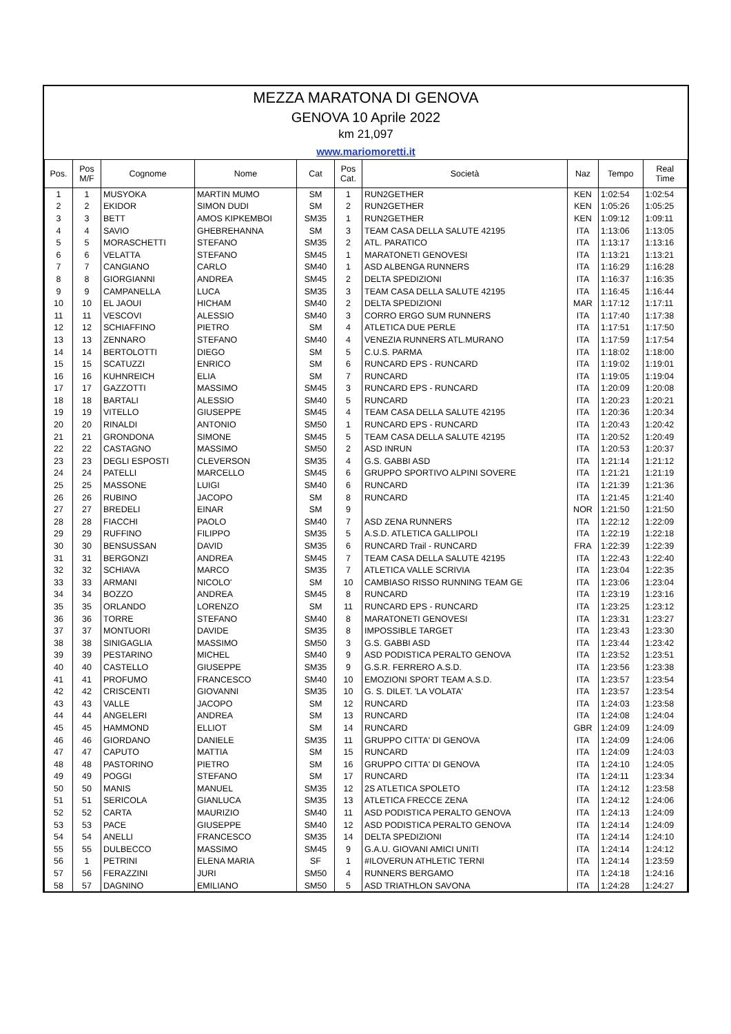MEZZA MARATONA DI GENOVA
GENOVA 10 Aprile 2022
km 21,097
www.mariomoretti.it
| Pos. | Pos M/F | Cognome | Nome | Cat | Pos Cat. | Società | Naz | Tempo | Real Time |
| --- | --- | --- | --- | --- | --- | --- | --- | --- | --- |
| 1 | 1 | MUSYOKA | MARTIN MUMO | SM | 1 | RUN2GETHER | KEN | 1:02:54 | 1:02:54 |
| 2 | 2 | EKIDOR | SIMON DUDI | SM | 2 | RUN2GETHER | KEN | 1:05:26 | 1:05:25 |
| 3 | 3 | BETT | AMOS KIPKEMBOI | SM35 | 1 | RUN2GETHER | KEN | 1:09:12 | 1:09:11 |
| 4 | 4 | SAVIO | GHEBREHANNA | SM | 3 | TEAM CASA DELLA SALUTE 42195 | ITA | 1:13:06 | 1:13:05 |
| 5 | 5 | MORASCHETTI | STEFANO | SM35 | 2 | ATL. PARATICO | ITA | 1:13:17 | 1:13:16 |
| 6 | 6 | VELATTA | STEFANO | SM45 | 1 | MARATONETI GENOVESI | ITA | 1:13:21 | 1:13:21 |
| 7 | 7 | CANGIANO | CARLO | SM40 | 1 | ASD ALBENGA RUNNERS | ITA | 1:16:29 | 1:16:28 |
| 8 | 8 | GIORGIANNI | ANDREA | SM45 | 2 | DELTA SPEDIZIONI | ITA | 1:16:37 | 1:16:35 |
| 9 | 9 | CAMPANELLA | LUCA | SM35 | 3 | TEAM CASA DELLA SALUTE 42195 | ITA | 1:16:45 | 1:16:44 |
| 10 | 10 | EL JAOUI | HICHAM | SM40 | 2 | DELTA SPEDIZIONI | MAR | 1:17:12 | 1:17:11 |
| 11 | 11 | VESCOVI | ALESSIO | SM40 | 3 | CORRO ERGO SUM RUNNERS | ITA | 1:17:40 | 1:17:38 |
| 12 | 12 | SCHIAFFINO | PIETRO | SM | 4 | ATLETICA DUE PERLE | ITA | 1:17:51 | 1:17:50 |
| 13 | 13 | ZENNARO | STEFANO | SM40 | 4 | VENEZIA RUNNERS ATL.MURANO | ITA | 1:17:59 | 1:17:54 |
| 14 | 14 | BERTOLOTTI | DIEGO | SM | 5 | C.U.S. PARMA | ITA | 1:18:02 | 1:18:00 |
| 15 | 15 | SCATUZZI | ENRICO | SM | 6 | RUNCARD EPS - RUNCARD | ITA | 1:19:02 | 1:19:01 |
| 16 | 16 | KUHNREICH | ELIA | SM | 7 | RUNCARD | ITA | 1:19:05 | 1:19:04 |
| 17 | 17 | GAZZOTTI | MASSIMO | SM45 | 3 | RUNCARD EPS - RUNCARD | ITA | 1:20:09 | 1:20:08 |
| 18 | 18 | BARTALI | ALESSIO | SM40 | 5 | RUNCARD | ITA | 1:20:23 | 1:20:21 |
| 19 | 19 | VITELLO | GIUSEPPE | SM45 | 4 | TEAM CASA DELLA SALUTE 42195 | ITA | 1:20:36 | 1:20:34 |
| 20 | 20 | RINALDI | ANTONIO | SM50 | 1 | RUNCARD EPS - RUNCARD | ITA | 1:20:43 | 1:20:42 |
| 21 | 21 | GRONDONA | SIMONE | SM45 | 5 | TEAM CASA DELLA SALUTE 42195 | ITA | 1:20:52 | 1:20:49 |
| 22 | 22 | CASTAGNO | MASSIMO | SM50 | 2 | ASD INRUN | ITA | 1:20:53 | 1:20:37 |
| 23 | 23 | DEGLI ESPOSTI | CLEVERSON | SM35 | 4 | G.S. GABBI ASD | ITA | 1:21:14 | 1:21:12 |
| 24 | 24 | PATELLI | MARCELLO | SM45 | 6 | GRUPPO SPORTIVO ALPINI SOVERE | ITA | 1:21:21 | 1:21:19 |
| 25 | 25 | MASSONE | LUIGI | SM40 | 6 | RUNCARD | ITA | 1:21:39 | 1:21:36 |
| 26 | 26 | RUBINO | JACOPO | SM | 8 | RUNCARD | ITA | 1:21:45 | 1:21:40 |
| 27 | 27 | BREDELI | EINAR | SM | 9 | | NOR | 1:21:50 | 1:21:50 |
| 28 | 28 | FIACCHI | PAOLO | SM40 | 7 | ASD ZENA RUNNERS | ITA | 1:22:12 | 1:22:09 |
| 29 | 29 | RUFFINO | FILIPPO | SM35 | 5 | A.S.D. ATLETICA GALLIPOLI | ITA | 1:22:19 | 1:22:18 |
| 30 | 30 | BENSUSSAN | DAVID | SM35 | 6 | RUNCARD Trail - RUNCARD | FRA | 1:22:39 | 1:22:39 |
| 31 | 31 | BERGONZI | ANDREA | SM45 | 7 | TEAM CASA DELLA SALUTE 42195 | ITA | 1:22:43 | 1:22:40 |
| 32 | 32 | SCHIAVA | MARCO | SM35 | 7 | ATLETICA VALLE SCRIVIA | ITA | 1:23:04 | 1:22:35 |
| 33 | 33 | ARMANI | NICOLO' | SM | 10 | CAMBIASO RISSO RUNNING TEAM GE | ITA | 1:23:06 | 1:23:04 |
| 34 | 34 | BOZZO | ANDREA | SM45 | 8 | RUNCARD | ITA | 1:23:19 | 1:23:16 |
| 35 | 35 | ORLANDO | LORENZO | SM | 11 | RUNCARD EPS - RUNCARD | ITA | 1:23:25 | 1:23:12 |
| 36 | 36 | TORRE | STEFANO | SM40 | 8 | MARATONETI GENOVESI | ITA | 1:23:31 | 1:23:27 |
| 37 | 37 | MONTUORI | DAVIDE | SM35 | 8 | IMPOSSIBLE TARGET | ITA | 1:23:43 | 1:23:30 |
| 38 | 38 | SINIGAGLIA | MASSIMO | SM50 | 3 | G.S. GABBI ASD | ITA | 1:23:44 | 1:23:42 |
| 39 | 39 | PESTARINO | MICHEL | SM40 | 9 | ASD PODISTICA PERALTO GENOVA | ITA | 1:23:52 | 1:23:51 |
| 40 | 40 | CASTELLO | GIUSEPPE | SM35 | 9 | G.S.R. FERRERO A.S.D. | ITA | 1:23:56 | 1:23:38 |
| 41 | 41 | PROFUMO | FRANCESCO | SM40 | 10 | EMOZIONI SPORT TEAM A.S.D. | ITA | 1:23:57 | 1:23:54 |
| 42 | 42 | CRISCENTI | GIOVANNI | SM35 | 10 | G. S. DILET. 'LA VOLATA' | ITA | 1:23:57 | 1:23:54 |
| 43 | 43 | VALLE | JACOPO | SM | 12 | RUNCARD | ITA | 1:24:03 | 1:23:58 |
| 44 | 44 | ANGELERI | ANDREA | SM | 13 | RUNCARD | ITA | 1:24:08 | 1:24:04 |
| 45 | 45 | HAMMOND | ELLIOT | SM | 14 | RUNCARD | GBR | 1:24:09 | 1:24:09 |
| 46 | 46 | GIORDANO | DANIELE | SM35 | 11 | GRUPPO CITTA' DI GENOVA | ITA | 1:24:09 | 1:24:06 |
| 47 | 47 | CAPUTO | MATTIA | SM | 15 | RUNCARD | ITA | 1:24:09 | 1:24:03 |
| 48 | 48 | PASTORINO | PIETRO | SM | 16 | GRUPPO CITTA' DI GENOVA | ITA | 1:24:10 | 1:24:05 |
| 49 | 49 | POGGI | STEFANO | SM | 17 | RUNCARD | ITA | 1:24:11 | 1:23:34 |
| 50 | 50 | MANIS | MANUEL | SM35 | 12 | 2S ATLETICA SPOLETO | ITA | 1:24:12 | 1:23:58 |
| 51 | 51 | SERICOLA | GIANLUCA | SM35 | 13 | ATLETICA FRECCE ZENA | ITA | 1:24:12 | 1:24:06 |
| 52 | 52 | CARTA | MAURIZIO | SM40 | 11 | ASD PODISTICA PERALTO GENOVA | ITA | 1:24:13 | 1:24:09 |
| 53 | 53 | PACE | GIUSEPPE | SM40 | 12 | ASD PODISTICA PERALTO GENOVA | ITA | 1:24:14 | 1:24:09 |
| 54 | 54 | ANELLI | FRANCESCO | SM35 | 14 | DELTA SPEDIZIONI | ITA | 1:24:14 | 1:24:10 |
| 55 | 55 | DULBECCO | MASSIMO | SM45 | 9 | G.A.U. GIOVANI AMICI UNITI | ITA | 1:24:14 | 1:24:12 |
| 56 | 1 | PETRINI | ELENA MARIA | SF | 1 | #ILOVERUN ATHLETIC TERNI | ITA | 1:24:14 | 1:23:59 |
| 57 | 56 | FERAZZINI | JURI | SM50 | 4 | RUNNERS BERGAMO | ITA | 1:24:18 | 1:24:16 |
| 58 | 57 | DAGNINO | EMILIANO | SM50 | 5 | ASD TRIATHLON SAVONA | ITA | 1:24:28 | 1:24:27 |